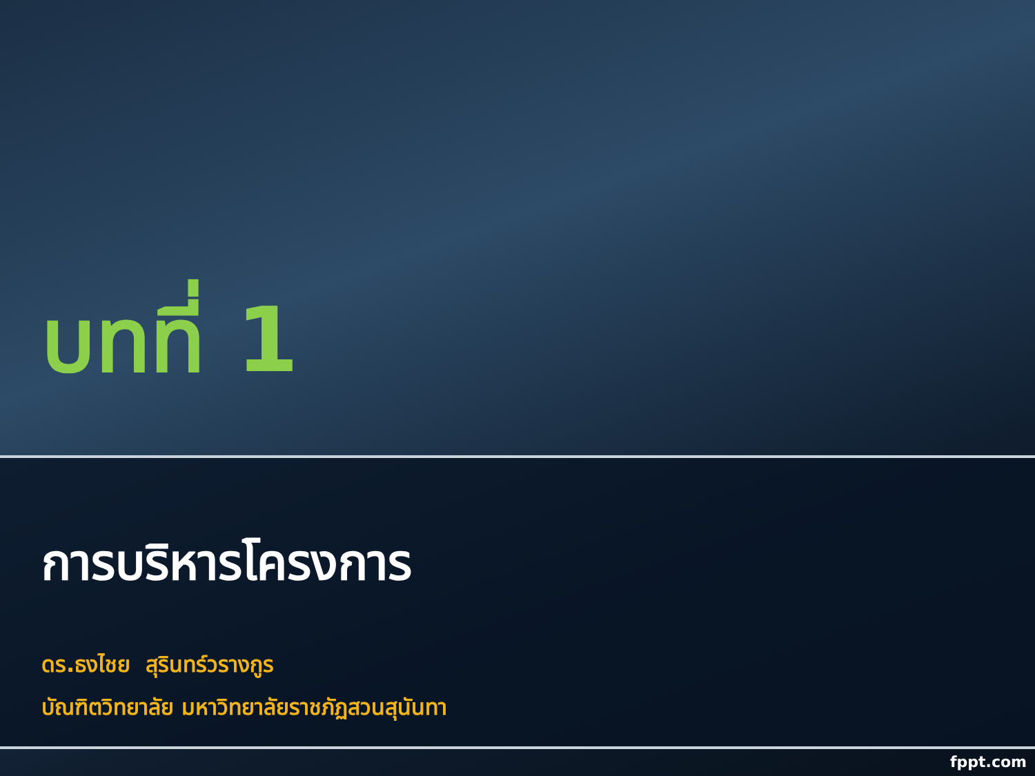บทที่ 1
การบริหารโครงการ
ดร.ธงไชย สุรินทร์วรางกูร
บัณฑิตวิทยาลัย มหาวิทยาลัยราชภัฏสวนสุนันทา
fppt.com